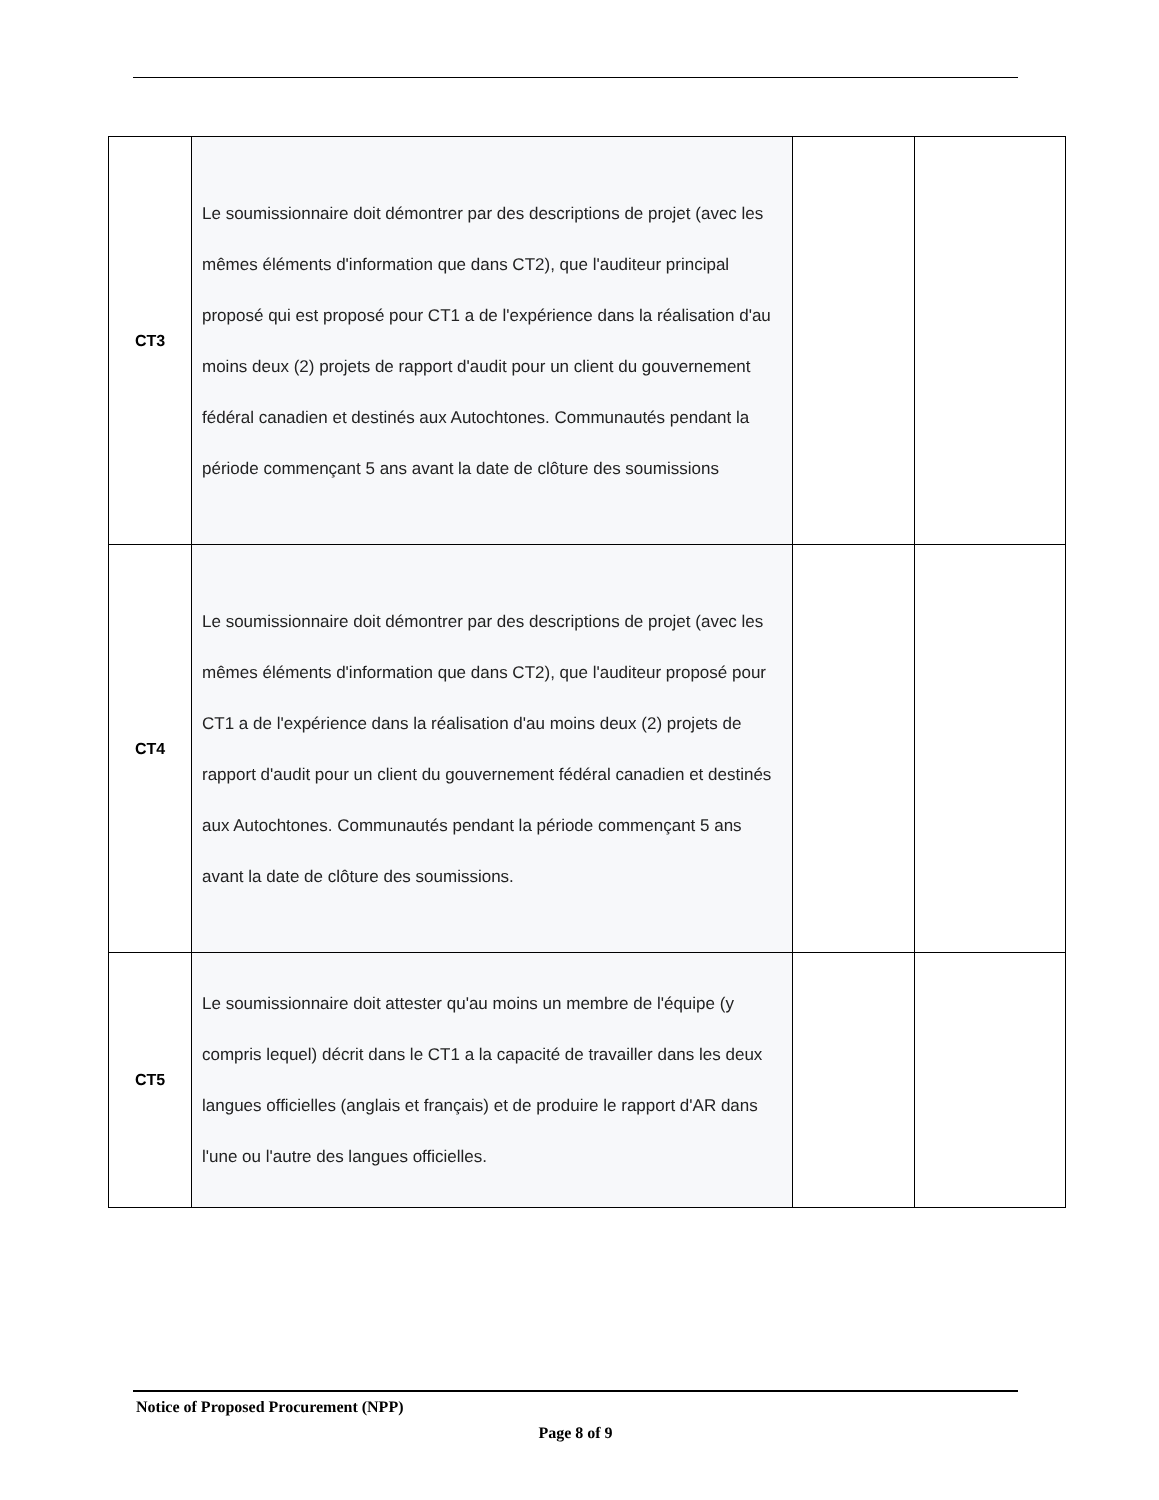| CT3 | Le soumissionnaire doit démontrer par des descriptions de projet (avec les mêmes éléments d'information que dans CT2), que l'auditeur principal proposé qui est proposé pour CT1 a de l'expérience dans la réalisation d'au moins deux (2) projets de rapport d'audit pour un client du gouvernement fédéral canadien et destinés aux Autochtones. Communautés pendant la période commençant 5 ans avant la date de clôture des soumissions | | |
| CT4 | Le soumissionnaire doit démontrer par des descriptions de projet (avec les mêmes éléments d'information que dans CT2), que l'auditeur proposé pour CT1 a de l'expérience dans la réalisation d'au moins deux (2) projets de rapport d'audit pour un client du gouvernement fédéral canadien et destinés aux Autochtones. Communautés pendant la période commençant 5 ans avant la date de clôture des soumissions. | | |
| CT5 | Le soumissionnaire doit attester qu'au moins un membre de l'équipe (y compris lequel) décrit dans le CT1 a la capacité de travailler dans les deux langues officielles (anglais et français) et de produire le rapport d'AR dans l'une ou l'autre des langues officielles. | | |
Notice of Proposed Procurement (NPP)
Page 8 of 9